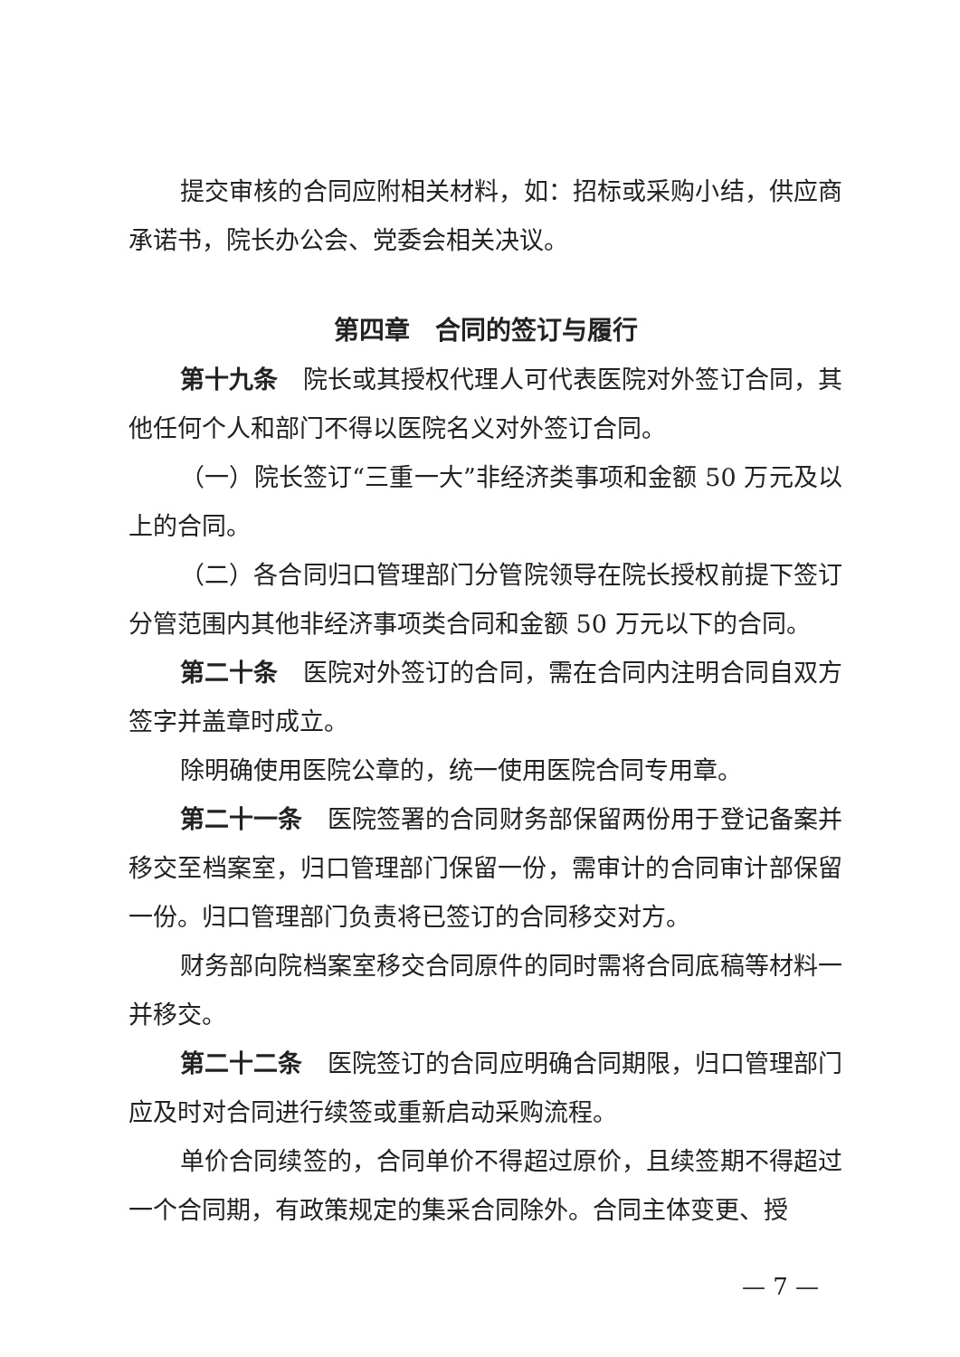提交审核的合同应附相关材料，如：招标或采购小结，供应商承诺书，院长办公会、党委会相关决议。
第四章　合同的签订与履行
第十九条　院长或其授权代理人可代表医院对外签订合同，其他任何个人和部门不得以医院名义对外签订合同。
（一）院长签订“三重一大”非经济类事项和金额 50 万元及以上的合同。
（二）各合同归口管理部门分管院领导在院长授权前提下签订分管范围内其他非经济事项类合同和金额 50 万元以下的合同。
第二十条　医院对外签订的合同，需在合同内注明合同自双方签字并盖章时成立。
除明确使用医院公章的，统一使用医院合同专用章。
第二十一条　医院签署的合同财务部保留两份用于登记备案并移交至档案室，归口管理部门保留一份，需审计的合同审计部保留一份。归口管理部门负责将已签订的合同移交对方。
财务部向院档案室移交合同原件的同时需将合同底稿等材料一并移交。
第二十二条　医院签订的合同应明确合同期限，归口管理部门应及时对合同进行续签或重新启动采购流程。
单价合同续签的，合同单价不得超过原价，且续签期不得超过一个合同期，有政策规定的集采合同除外。合同主体变更、授
— 7 —